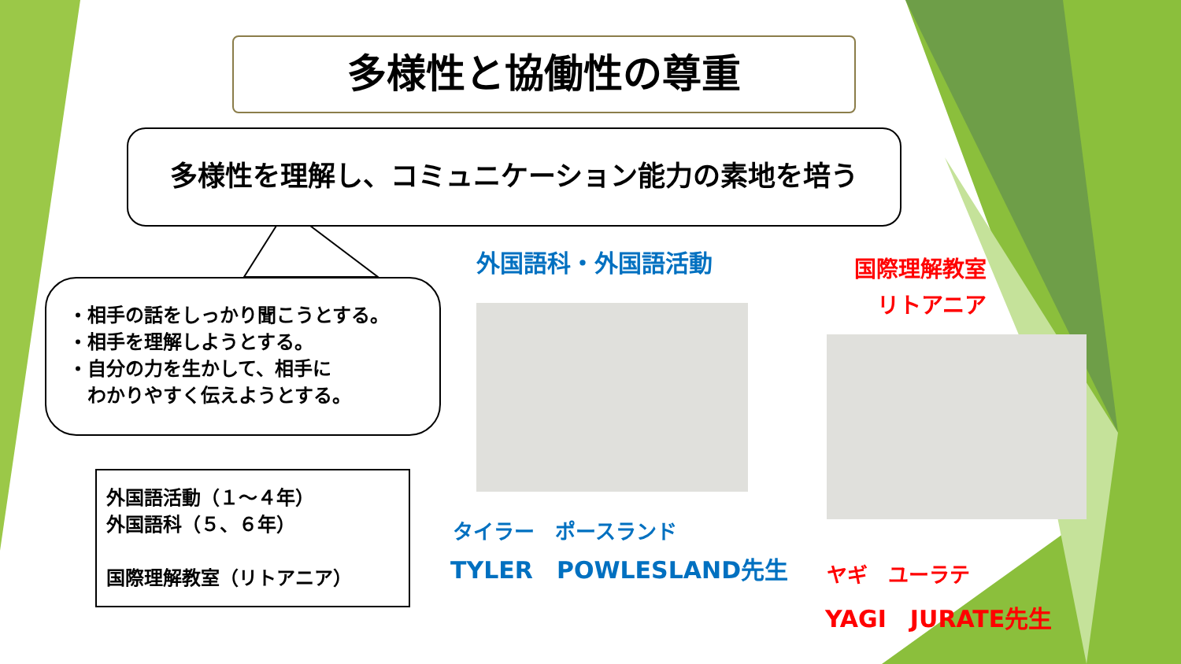多様性と協働性の尊重
多様性を理解し、コミュニケーション能力の素地を培う
・相手の話をしっかり聞こうとする。
・相手を理解しようとする。
・自分の力を生かして、相手に
　わかりやすく伝えようとする。
外国語活動（１～４年）
外国語科（５、６年）
国際理解教室（リトアニア）
外国語科・外国語活動
タイラー　ポースランド
TYLER　POWLESLAND先生
国際理解教室
リトアニア
ヤギ　ユーラテ
YAGI　JURATE先生